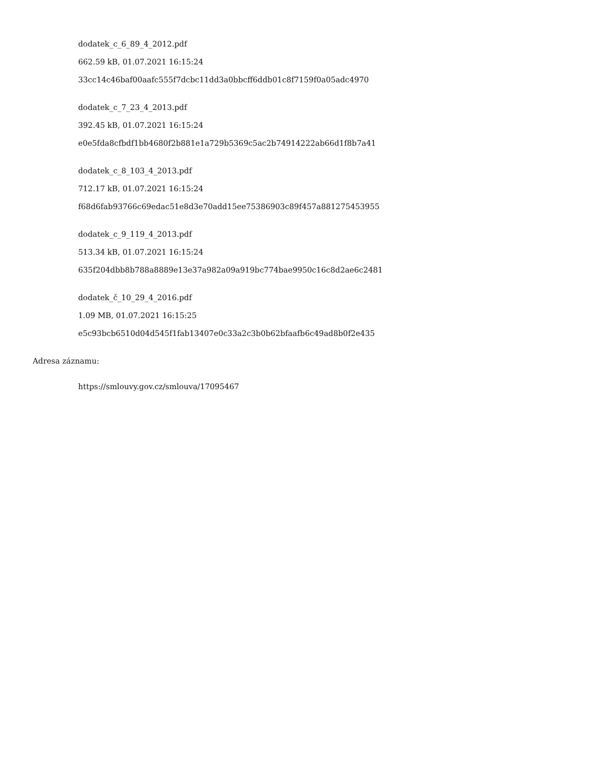dodatek_c_6_89_4_2012.pdf
662.59 kB, 01.07.2021 16:15:24
33cc14c46baf00aafc555f7dcbc11dd3a0bbcff6ddb01c8f7159f0a05adc4970
dodatek_c_7_23_4_2013.pdf
392.45 kB, 01.07.2021 16:15:24
e0e5fda8cfbdf1bb4680f2b881e1a729b5369c5ac2b74914222ab66d1f8b7a41
dodatek_c_8_103_4_2013.pdf
712.17 kB, 01.07.2021 16:15:24
f68d6fab93766c69edac51e8d3e70add15ee75386903c89f457a881275453955
dodatek_c_9_119_4_2013.pdf
513.34 kB, 01.07.2021 16:15:24
635f204dbb8b788a8889e13e37a982a09a919bc774bae9950c16c8d2ae6c2481
dodatek_č_10_29_4_2016.pdf
1.09 MB, 01.07.2021 16:15:25
e5c93bcb6510d04d545f1fab13407e0c33a2c3b0b62bfaafb6c49ad8b0f2e435
Adresa záznamu:
https://smlouvy.gov.cz/smlouva/17095467